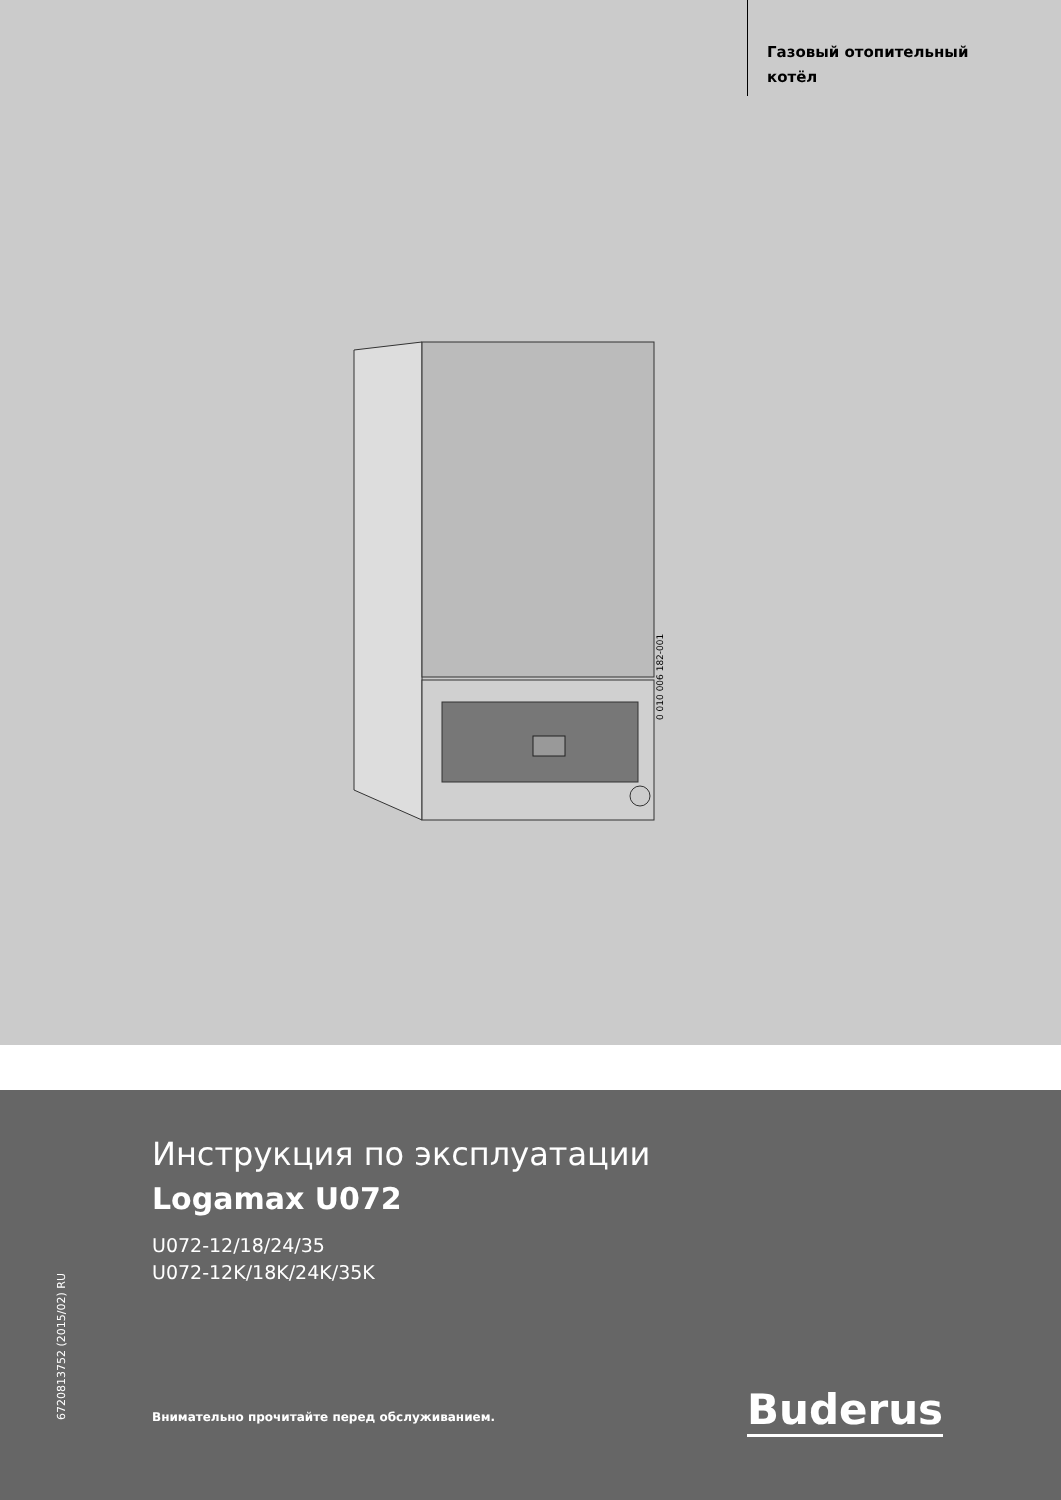Газовый отопительный
котёл
0 010 006 182-001
6720813752 (2015/02) RU
Инструкция по эксплуатации
Logamax U072
U072-12/18/24/35
U072-12K/18K/24K/35K
Внимательно прочитайте перед обслуживанием.
Buderus